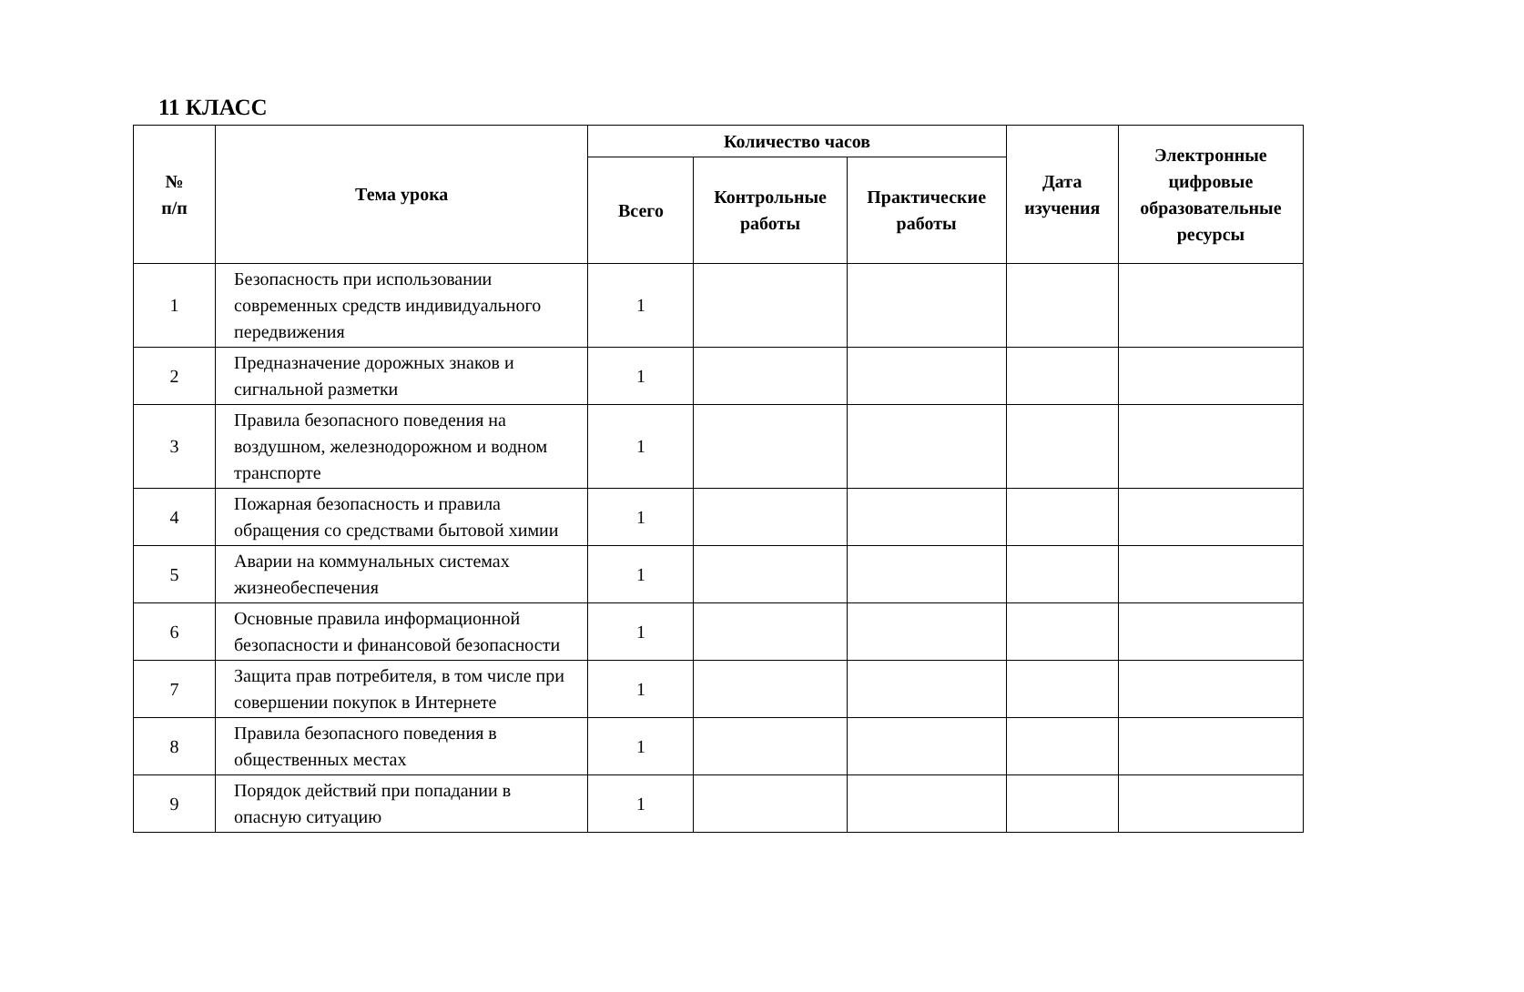11 КЛАСС
| № п/п | Тема урока | Количество часов | | | Дата изучения | Электронные цифровые образовательные ресурсы |
| --- | --- | --- | --- | --- | --- | --- |
| | | Всего | Контрольные работы | Практические работы | | |
| 1 | Безопасность при использовании современных средств индивидуального передвижения | 1 | | | | |
| 2 | Предназначение дорожных знаков и сигнальной разметки | 1 | | | | |
| 3 | Правила безопасного поведения на воздушном, железнодорожном и водном транспорте | 1 | | | | |
| 4 | Пожарная безопасность и правила обращения со средствами бытовой химии | 1 | | | | |
| 5 | Аварии на коммунальных системах жизнеобеспечения | 1 | | | | |
| 6 | Основные правила информационной безопасности и финансовой безопасности | 1 | | | | |
| 7 | Защита прав потребителя, в том числе при совершении покупок в Интернете | 1 | | | | |
| 8 | Правила безопасного поведения в общественных местах | 1 | | | | |
| 9 | Порядок действий при попадании в опасную ситуацию | 1 | | | | |